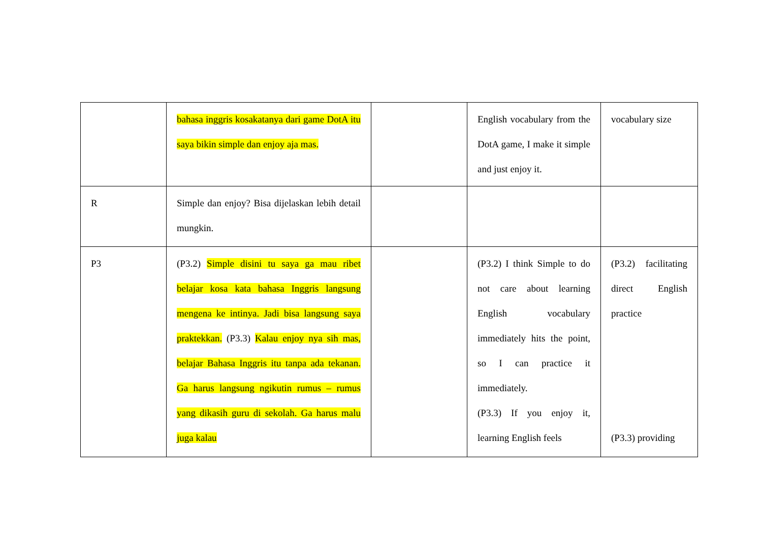| | bahasa inggris kosakatanya dari game DotA itu saya bikin simple dan enjoy aja mas. | | English vocabulary from the DotA game, I make it simple and just enjoy it. | vocabulary size |
| R | Simple dan enjoy? Bisa dijelaskan lebih detail mungkin. | | | |
| P3 | (P3.2) Simple disini tu saya ga mau ribet belajar kosa kata bahasa Inggris langsung mengena ke intinya. Jadi bisa langsung saya praktekkan. (P3.3) Kalau enjoy nya sih mas, belajar Bahasa Inggris itu tanpa ada tekanan. Ga harus langsung ngikutin rumus – rumus yang dikasih guru di sekolah. Ga harus malu juga kalau | | (P3.2) I think Simple to do not care about learning English vocabulary immediately hits the point, so I can practice it immediately. (P3.3) If you enjoy it, learning English feels | (P3.2) facilitating direct English practice (P3.3) providing |